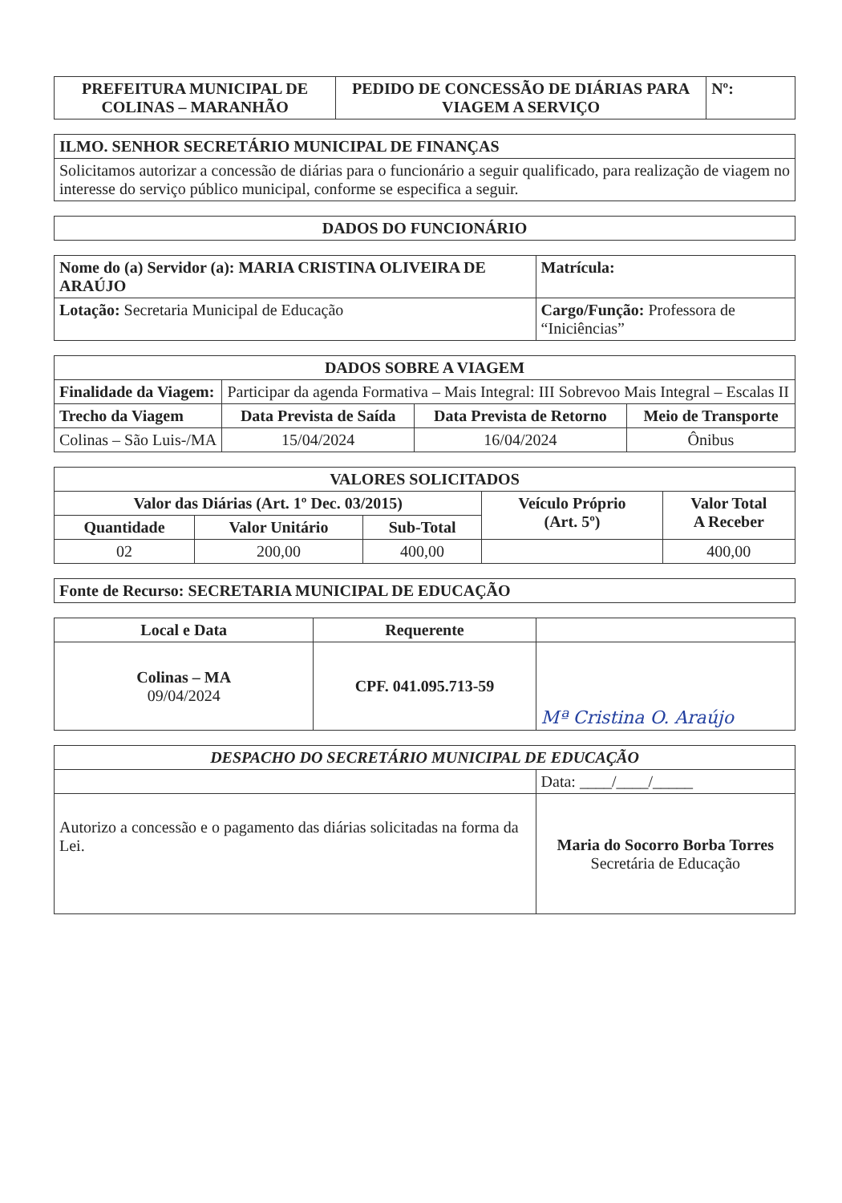| PREFEITURA MUNICIPAL DE COLINAS – MARANHÃO | PEDIDO DE CONCESSÃO DE DIÁRIAS PARA VIAGEM A SERVIÇO | Nº: |
| --- | --- | --- |
| ILMO. SENHOR SECRETÁRIO MUNICIPAL DE FINANÇAS |
| --- |
| Solicitamos autorizar a concessão de diárias para o funcionário a seguir qualificado, para realização de viagem no interesse do serviço público municipal, conforme se especifica a seguir. |
| DADOS DO FUNCIONÁRIO |
| --- |
| Nome do (a) Servidor (a): MARIA CRISTINA OLIVEIRA DE ARAÚJO | Matrícula: |
| Lotação: Secretaria Municipal de Educação | Cargo/Função: Professora de “Iniciências” |
| DADOS SOBRE A VIAGEM | | | |
| --- | --- | --- | --- |
| Finalidade da Viagem: | Participar da agenda Formativa – Mais Integral: III Sobrevoo Mais Integral – Escalas II | | |
| Trecho da Viagem | Data Prevista de Saída | Data Prevista de Retorno | Meio de Transporte |
| Colinas – São Luis-/MA | 15/04/2024 | 16/04/2024 | Ônibus |
| VALORES SOLICITADOS | | | | |
| --- | --- | --- | --- | --- |
| Valor das Diárias (Art. 1º Dec. 03/2015) | | | Veículo Próprio (Art. 5º) | Valor Total A Receber |
| Quantidade | Valor Unitário | Sub-Total | | |
| 02 | 200,00 | 400,00 | | 400,00 |
| Fonte de Recurso: SECRETARIA MUNICIPAL DE EDUCAÇÃO |
| --- |
| Local e Data | Requerente | |
| --- | --- | --- |
| Colinas – MA 09/04/2024 | CPF. 041.095.713-59 | Mª Cristina O. Araújo |
| DESPACHO DO SECRETÁRIO MUNICIPAL DE EDUCAÇÃO | |
| --- | --- |
| | Data: ____/____/_____ |
| Autorizo a concessão e o pagamento das diárias solicitadas na forma da Lei. | Maria do Socorro Borba Torres Secretária de Educação |